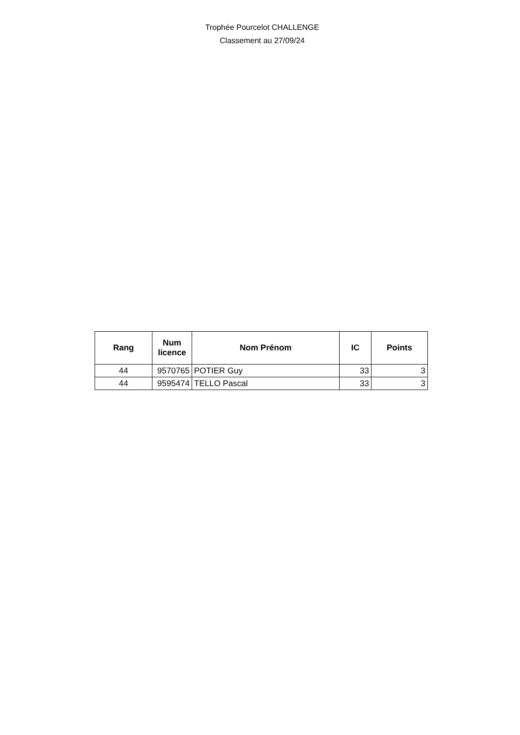Trophée Pourcelot CHALLENGE
Classement au 27/09/24
| Rang | Num licence | Nom Prénom | IC | Points |
| --- | --- | --- | --- | --- |
| 44 | 9570765 | POTIER Guy | 33 | 3 |
| 44 | 9595474 | TELLO Pascal | 33 | 3 |